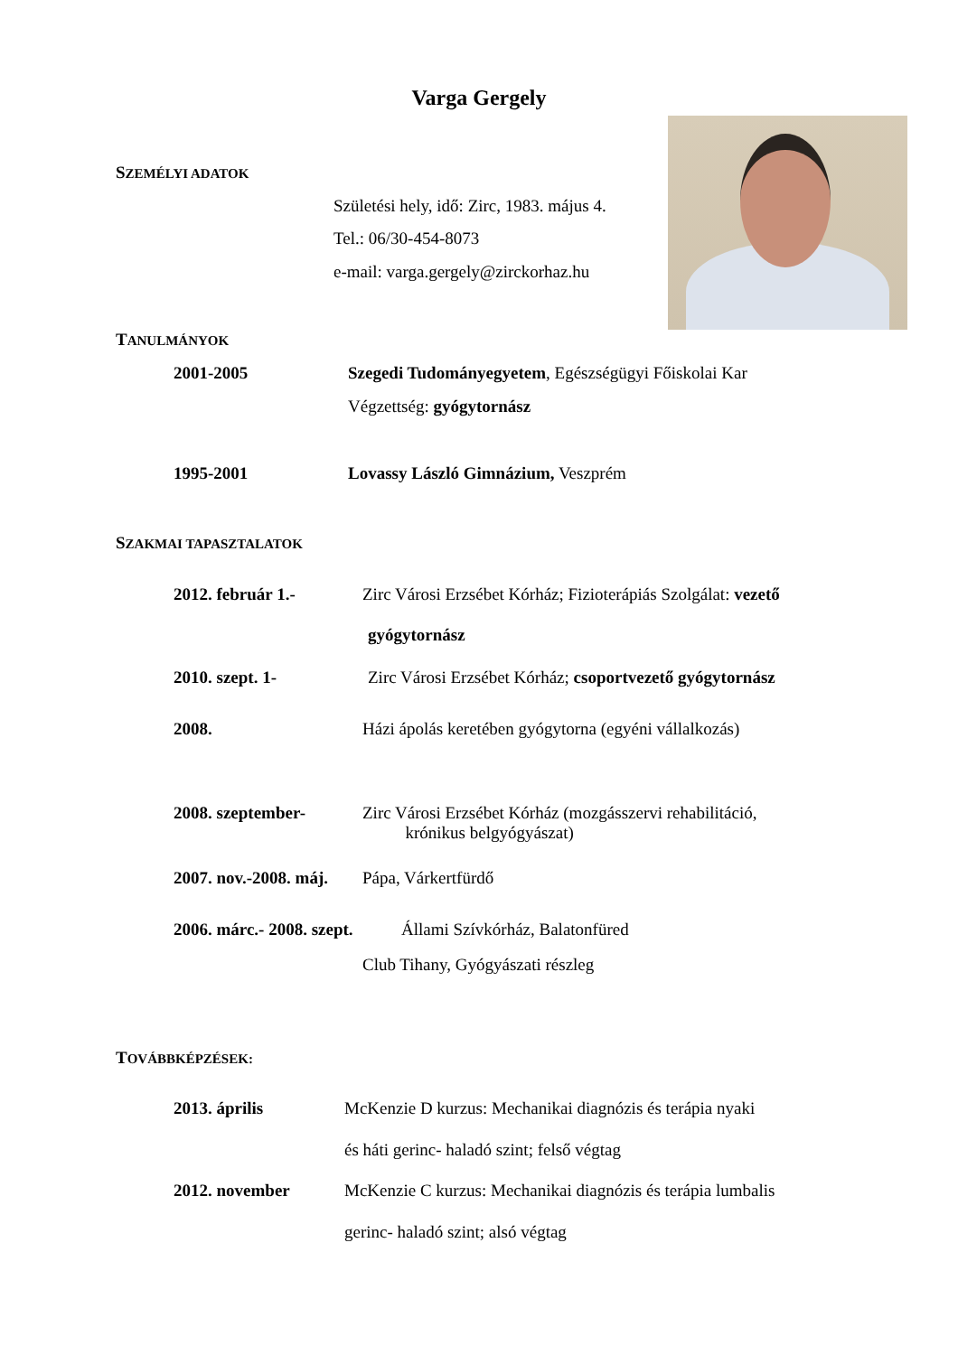Varga Gergely
SZEMÉLYI ADATOK
Születési hely, idő: Zirc, 1983. május 4.
Tel.: 06/30-454-8073
e-mail: varga.gergely@zirckorhaz.hu
TANULMÁNYOK
2001-2005 Szegedi Tudományegyetem, Egészségügyi Főiskolai Kar
Végzettség: gyógytornász
1995-2001 Lovassy László Gimnázium, Veszprém
SZAKMAI TAPASZTALATOK
2012. február 1.- Zirc Városi Erzsébet Kórház; Fizioterápiás Szolgálat: vezető
gyógytornász
2010. szept. 1- Zirc Városi Erzsébet Kórház; csoportvezető gyógytornász
2008. Házi ápolás keretében gyógytorna (egyéni vállalkozás)
2008. szeptember-
Zirc Városi Erzsébet Kórház (mozgásszervi rehabilitáció,
krónikus belgyógyászat)
2007. nov.-2008. máj. Pápa, Várkertfürdő
2006. márc.- 2008. szept. Állami Szívkórház, Balatonfüred
Club Tihany, Gyógyászati részleg
TOVÁBBKÉPZÉSEK:
2013. április McKenzie D kurzus: Mechanikai diagnózis és terápia nyaki
és háti gerinc- haladó szint; felső végtag
2012. november McKenzie C kurzus: Mechanikai diagnózis és terápia lumbalis
gerinc- haladó szint; alsó végtag